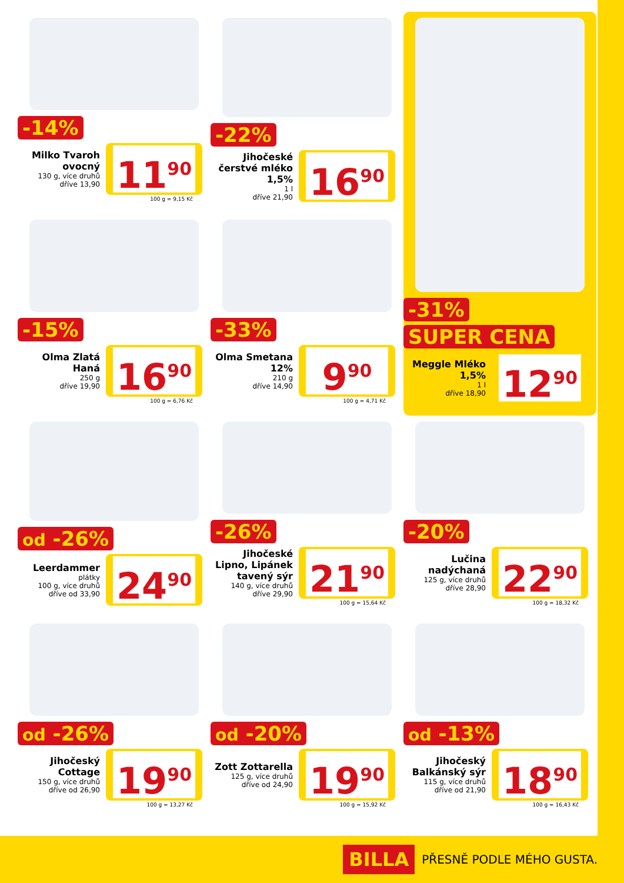-14%
Milko Tvaroh ovocný
130 g, více druhů
dříve 13,90
11<sup>90</sup>
100 g = 9,15 Kč
-22%
Jihočeské čerstvé mléko 1,5%
1 l
dříve 21,90
16<sup>90</sup>
-31%
SUPER CENA
Meggle Mléko 1,5%
1 l
dříve 18,90
12<sup>90</sup>
-15%
Olma Zlatá Haná
250 g
dříve 19,90
16<sup>90</sup>
100 g = 6,76 Kč
-33%
Olma Smetana 12%
210 g
dříve 14,90
9<sup>90</sup>
100 g = 4,71 Kč
od -26%
Leerdammer
plátky
100 g, více druhů
dříve od 33,90
24<sup>90</sup>
-26%
Jihočeské Lipno, Lipánek tavený sýr
140 g, více druhů
dříve 29,90
21<sup>90</sup>
100 g = 15,64 Kč
-20%
Lučina nadýchaná
125 g, více druhů
dříve 28,90
22<sup>90</sup>
100 g = 18,32 Kč
od -26%
Jihočeský Cottage
150 g, více druhů
dříve od 26,90
19<sup>90</sup>
100 g = 13,27 Kč
od -20%
Zott Zottarella
125 g, více druhů
dříve od 24,90
19<sup>90</sup>
100 g = 15,92 Kč
od -13%
Jihočeský Balkánský sýr
115 g, více druhů
dříve od 21,90
18<sup>90</sup>
100 g = 16,43 Kč
BILLA PŘESNĚ PODLE MÉHO GUSTA.